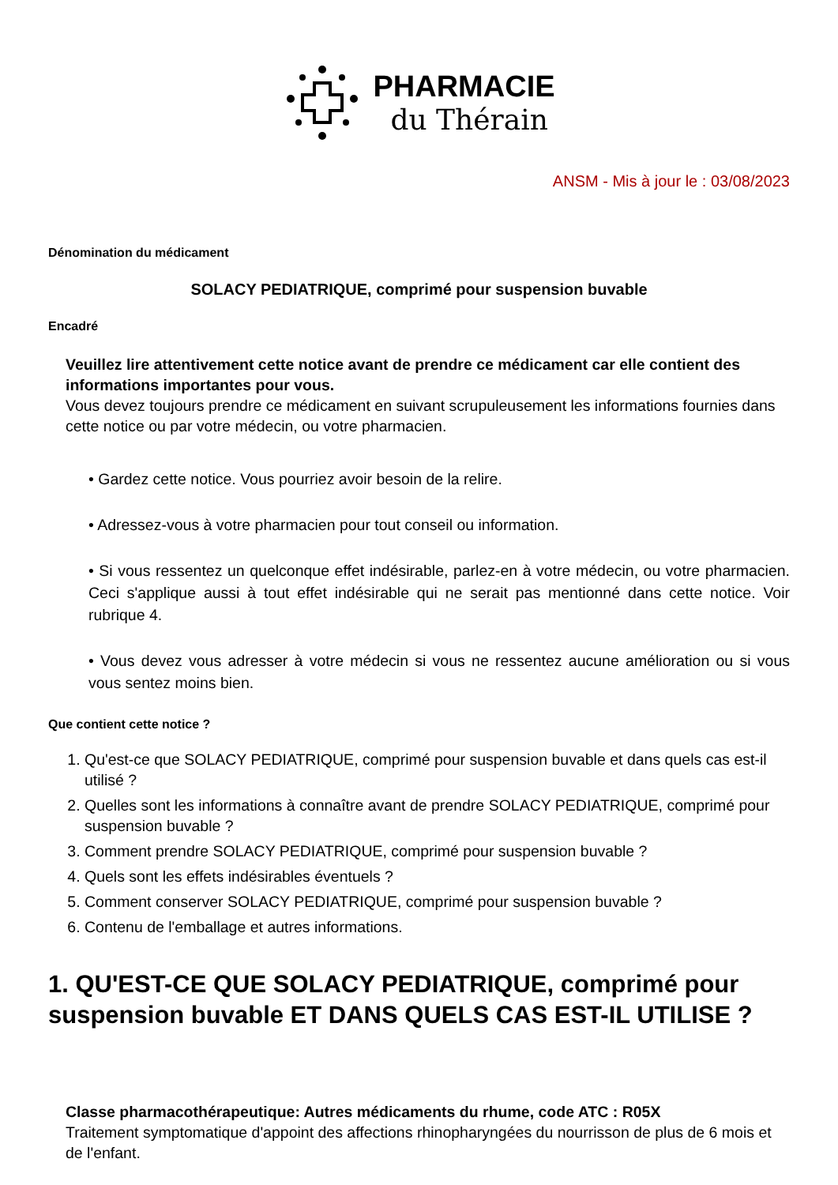PHARMACIE
du Thérain
ANSM - Mis à jour le : 03/08/2023
Dénomination du médicament
SOLACY PEDIATRIQUE, comprimé pour suspension buvable
Encadré
Veuillez lire attentivement cette notice avant de prendre ce médicament car elle contient des informations importantes pour vous.
Vous devez toujours prendre ce médicament en suivant scrupuleusement les informations fournies dans cette notice ou par votre médecin, ou votre pharmacien.
• Gardez cette notice. Vous pourriez avoir besoin de la relire.
• Adressez-vous à votre pharmacien pour tout conseil ou information.
• Si vous ressentez un quelconque effet indésirable, parlez-en à votre médecin, ou votre pharmacien. Ceci s'applique aussi à tout effet indésirable qui ne serait pas mentionné dans cette notice. Voir rubrique 4.
• Vous devez vous adresser à votre médecin si vous ne ressentez aucune amélioration ou si vous vous sentez moins bien.
Que contient cette notice ?
1. Qu'est-ce que SOLACY PEDIATRIQUE, comprimé pour suspension buvable et dans quels cas est-il utilisé ?
2. Quelles sont les informations à connaître avant de prendre SOLACY PEDIATRIQUE, comprimé pour suspension buvable ?
3. Comment prendre SOLACY PEDIATRIQUE, comprimé pour suspension buvable ?
4. Quels sont les effets indésirables éventuels ?
5. Comment conserver SOLACY PEDIATRIQUE, comprimé pour suspension buvable ?
6. Contenu de l'emballage et autres informations.
1. QU'EST-CE QUE SOLACY PEDIATRIQUE, comprimé pour suspension buvable ET DANS QUELS CAS EST-IL UTILISE ?
Classe pharmacothérapeutique: Autres médicaments du rhume, code ATC : R05X
Traitement symptomatique d'appoint des affections rhinopharyngées du nourrisson de plus de 6 mois et de l'enfant.